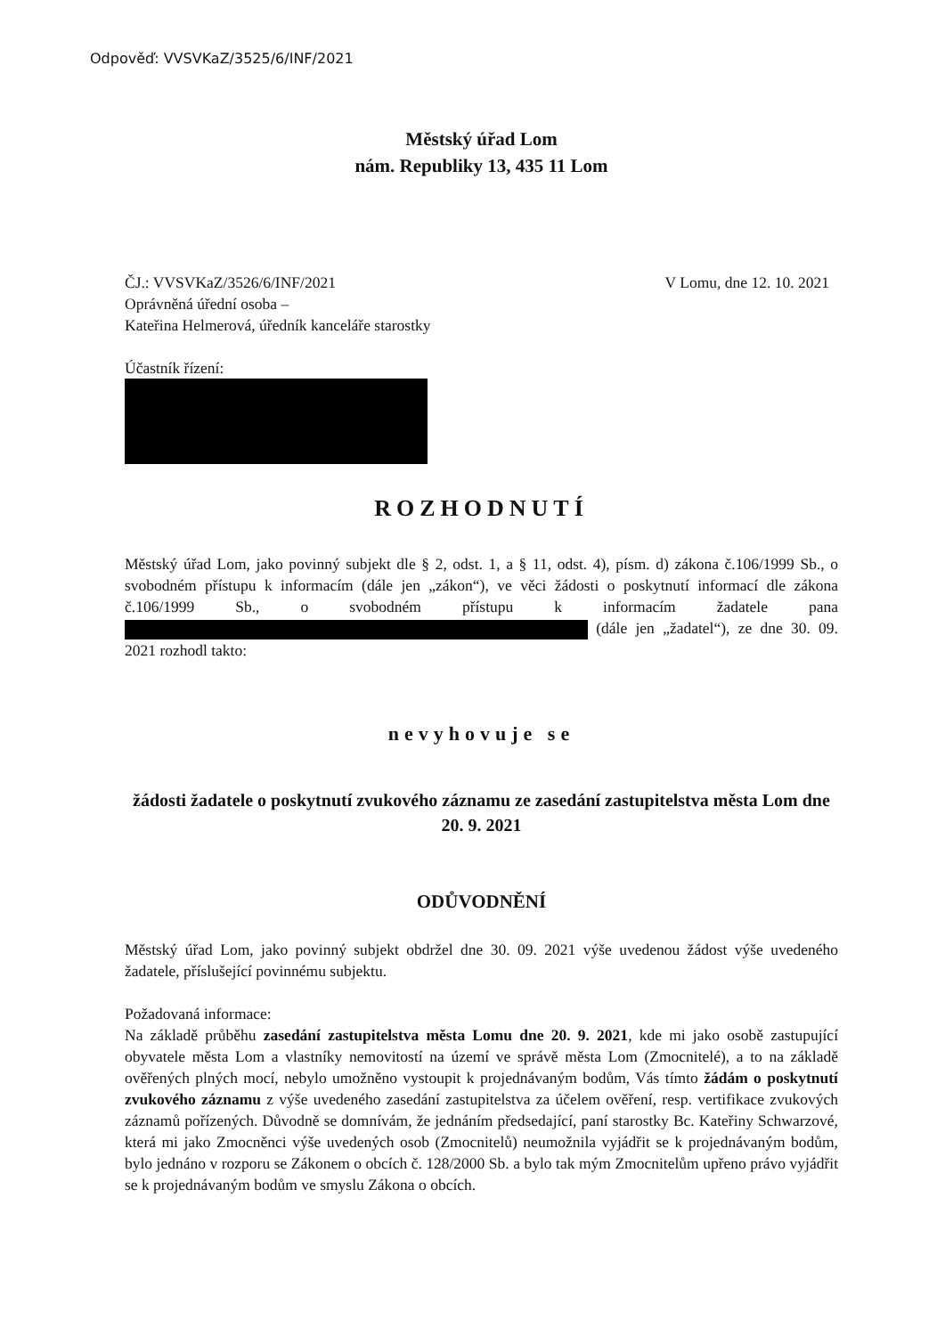Odpověď: VVSVKaZ/3525/6/INF/2021
Městský úřad Lom
nám. Republiky 13, 435 11 Lom
ČJ.: VVSVKaZ/3526/6/INF/2021
Oprávněná úřední osoba –
Kateřina Helmerová, úředník kanceláře starostky
V Lomu, dne 12. 10. 2021
Účastník řízení:
ROZHODNUTÍ
Městský úřad Lom, jako povinný subjekt dle § 2, odst. 1, a § 11, odst. 4), písm. d) zákona č.106/1999 Sb., o svobodném přístupu k informacím (dále jen „zákon“), ve věci žádosti o poskytnutí informací dle zákona č.106/1999 Sb., o svobodném přístupu k informacím žadatele pana (dále jen „žadatel“), ze dne 30. 09. 2021 rozhodl takto:
nevyhovuje se
žádosti žadatele o poskytnutí zvukového záznamu ze zasedání zastupitelstva města Lom dne 20. 9. 2021
ODŮVODNĚNÍ
Městský úřad Lom, jako povinný subjekt obdržel dne 30. 09. 2021 výše uvedenou žádost výše uvedeného žadatele, příslušející povinnému subjektu.
Požadovaná informace:
Na základě průběhu zasedání zastupitelstva města Lomu dne 20. 9. 2021, kde mi jako osobě zastupující obyvatele města Lom a vlastníky nemovitostí na území ve správě města Lom (Zmocnitelé), a to na základě ověřených plných mocí, nebylo umožněno vystoupit k projednávaným bodům, Vás tímto žádám o poskytnutí zvukového záznamu z výše uvedeného zasedání zastupitelstva za účelem ověření, resp. vertifikace zvukových záznamů pořízených. Důvodně se domnívám, že jednáním předsedající, paní starostky Bc. Kateřiny Schwarzové, která mi jako Zmocněnci výše uvedených osob (Zmocnitelů) neumožnila vyjádřit se k projednávaným bodům, bylo jednáno v rozporu se Zákonem o obcích č. 128/2000 Sb. a bylo tak mým Zmocnitelům upřeno právo vyjádřit se k projednávaným bodům ve smyslu Zákona o obcích.